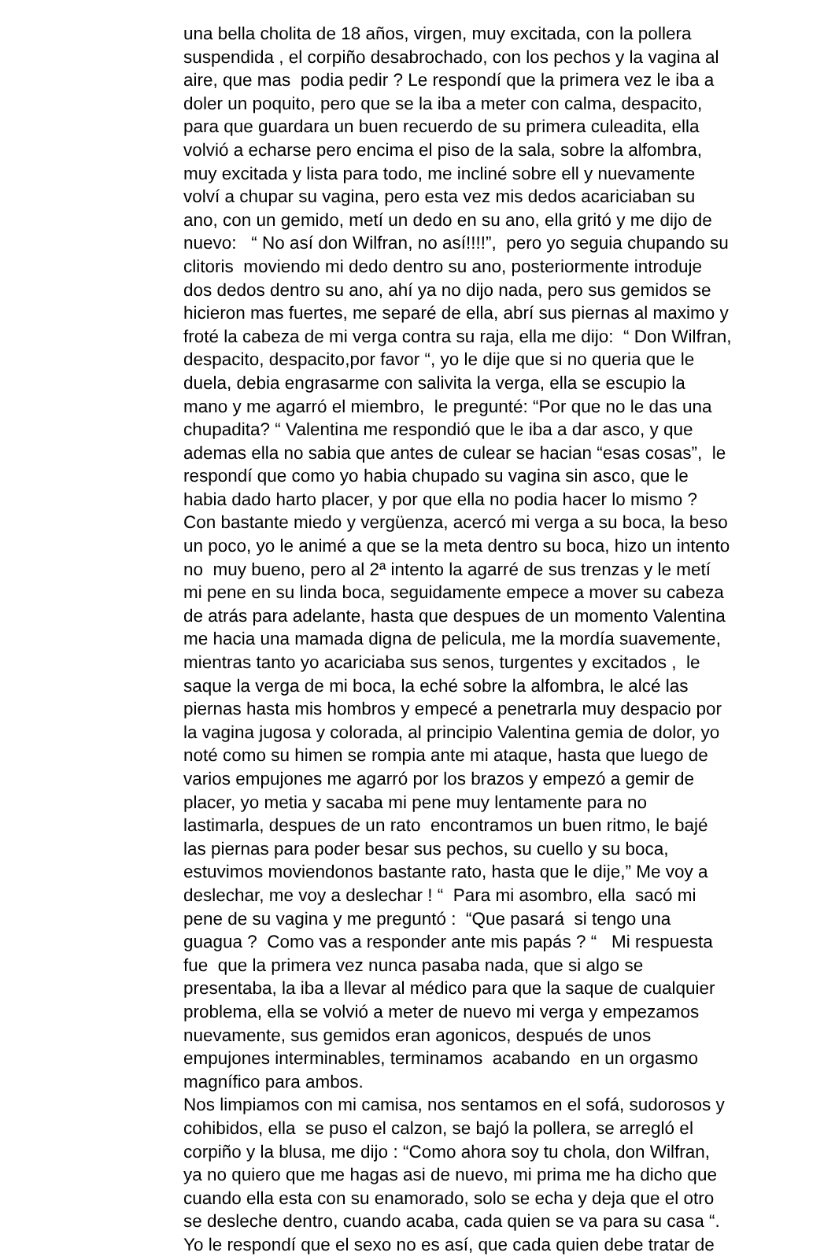una bella cholita de 18 años, virgen, muy excitada, con la pollera
suspendida , el corpiño desabrochado, con los pechos y la vagina al
aire, que mas podia pedir ? Le respondí que la primera vez le iba a
doler un poquito, pero que se la iba a meter con calma, despacito,
para que guardara un buen recuerdo de su primera culeadita, ella
volvió a echarse pero encima el piso de la sala, sobre la alfombra,
muy excitada y lista para todo, me incliné sobre ell y nuevamente
volví a chupar su vagina, pero esta vez mis dedos acariciaban su
ano, con un gemido, metí un dedo en su ano, ella gritó y me dijo de
nuevo: “ No así don Wilfran, no así!!!!”, pero yo seguia chupando su
clitoris moviendo mi dedo dentro su ano, posteriormente introduje
dos dedos dentro su ano, ahí ya no dijo nada, pero sus gemidos se
hicieron mas fuertes, me separé de ella, abrí sus piernas al maximo y
froté la cabeza de mi verga contra su raja, ella me dijo: “ Don Wilfran,
despacito, despacito,por favor “, yo le dije que si no queria que le
duela, debia engrasarme con salivita la verga, ella se escupio la
mano y me agarró el miembro, le pregunté: “Por que no le das una
chupadita? “ Valentina me respondió que le iba a dar asco, y que
ademas ella no sabia que antes de culear se hacian “esas cosas”, le
respondí que como yo habia chupado su vagina sin asco, que le
habia dado harto placer, y por que ella no podia hacer lo mismo ?
Con bastante miedo y vergüenza, acercó mi verga a su boca, la beso
un poco, yo le animé a que se la meta dentro su boca, hizo un intento
no muy bueno, pero al 2ª intento la agarré de sus trenzas y le metí
mi pene en su linda boca, seguidamente empece a mover su cabeza
de atrás para adelante, hasta que despues de un momento Valentina
me hacia una mamada digna de pelicula, me la mordía suavemente,
mientras tanto yo acariciaba sus senos, turgentes y excitados , le
saque la verga de mi boca, la eché sobre la alfombra, le alcé las
piernas hasta mis hombros y empecé a penetrarla muy despacio por
la vagina jugosa y colorada, al principio Valentina gemia de dolor, yo
noté como su himen se rompia ante mi ataque, hasta que luego de
varios empujones me agarró por los brazos y empezó a gemir de
placer, yo metia y sacaba mi pene muy lentamente para no
lastimarla, despues de un rato encontramos un buen ritmo, le bajé
las piernas para poder besar sus pechos, su cuello y su boca,
estuvimos moviendonos bastante rato, hasta que le dije,” Me voy a
deslechar, me voy a deslechar ! “ Para mi asombro, ella sacó mi
pene de su vagina y me preguntó : “Que pasará si tengo una
guagua ? Como vas a responder ante mis papás ? “ Mi respuesta
fue que la primera vez nunca pasaba nada, que si algo se
presentaba, la iba a llevar al médico para que la saque de cualquier
problema, ella se volvió a meter de nuevo mi verga y empezamos
nuevamente, sus gemidos eran agonicos, después de unos
empujones interminables, terminamos acabando en un orgasmo
magnífico para ambos.
Nos limpiamos con mi camisa, nos sentamos en el sofá, sudorosos y
cohibidos, ella se puso el calzon, se bajó la pollera, se arregló el
corpiño y la blusa, me dijo : “Como ahora soy tu chola, don Wilfran,
ya no quiero que me hagas asi de nuevo, mi prima me ha dicho que
cuando ella esta con su enamorado, solo se echa y deja que el otro
se desleche dentro, cuando acaba, cada quien se va para su casa “.
Yo le respondí que el sexo no es así, que cada quien debe tratar de